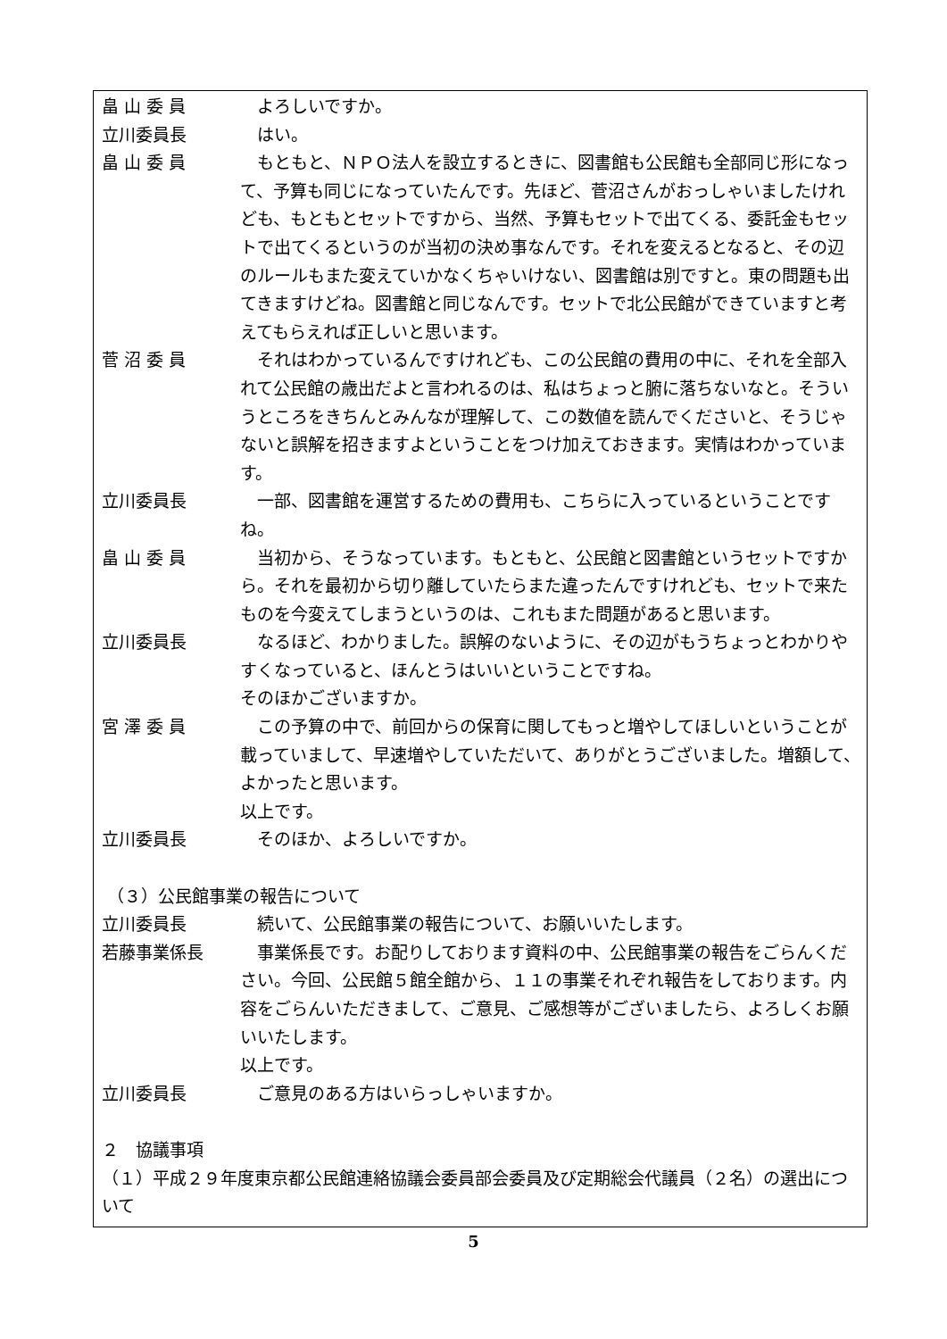畠 山 委 員 よろしいですか。
立川委員長 はい。
畠 山 委 員 もともと、ＮＰＯ法人を設立するときに、図書館も公民館も全部同じ形になって、予算も同じになっていたんです。先ほど、菅沼さんがおっしゃいましたけれども、もともとセットですから、当然、予算もセットで出てくる、委託金もセットで出てくるというのが当初の決め事なんです。それを変えるとなると、その辺のルールもまた変えていかなくちゃいけない、図書館は別ですと。東の問題も出てきますけどね。図書館と同じなんです。セットで北公民館ができていますと考えてもらえれば正しいと思います。
菅 沼 委 員 それはわかっているんですけれども、この公民館の費用の中に、それを全部入れて公民館の歳出だよと言われるのは、私はちょっと腑に落ちないなと。そういうところをきちんとみんなが理解して、この数値を読んでくださいと、そうじゃないと誤解を招きますよということをつけ加えておきます。実情はわかっています。
立川委員長 一部、図書館を運営するための費用も、こちらに入っているということですね。
畠 山 委 員 当初から、そうなっています。もともと、公民館と図書館というセットですから。それを最初から切り離していたらまた違ったんですけれども、セットで来たものを今変えてしまうというのは、これもまた問題があると思います。
立川委員長 なるほど、わかりました。誤解のないように、その辺がもうちょっとわかりやすくなっていると、ほんとうはいいということですね。
そのほかございますか。
宮 澤 委 員 この予算の中で、前回からの保育に関してもっと増やしてほしいということが載っていまして、早速増やしていただいて、ありがとうございました。増額して、よかったと思います。
以上です。
立川委員長 そのほか、よろしいですか。
（３）公民館事業の報告について
立川委員長 続いて、公民館事業の報告について、お願いいたします。
若藤事業係長 事業係長です。お配りしております資料の中、公民館事業の報告をごらんください。今回、公民館５館全館から、１１の事業それぞれ報告をしております。内容をごらんいただきまして、ご意見、ご感想等がございましたら、よろしくお願いいたします。
以上です。
立川委員長 ご意見のある方はいらっしゃいますか。
２　協議事項
（１）平成２９年度東京都公民館連絡協議会委員部会委員及び定期総会代議員（２名）の選出について
5